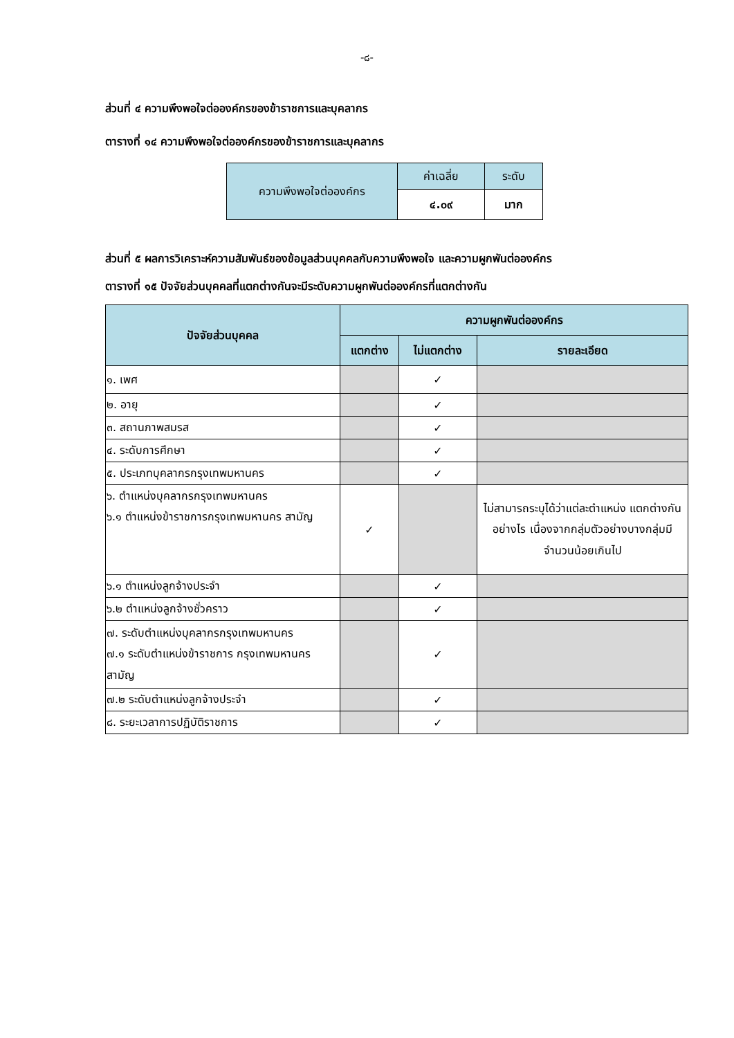-๘-
ส่วนที่ ๔ ความพึงพอใจต่อองค์กรของข้าราชการและบุคลากร
ตารางที่ ๑๔ ความพึงพอใจต่อองค์กรของข้าราชการและบุคลากร
| ความพึงพอใจต่อองค์กร | ค่าเฉลี่ย | ระดับ |
| | ๔.๐๙ | มาก |
ส่วนที่ ๕ ผลการวิเคราะห์ความสัมพันธ์ของข้อมูลส่วนบุคคลกับความพึงพอใจ และความผูกพันต่อองค์กร
ตารางที่ ๑๕ ปัจจัยส่วนบุคคลที่แตกต่างกันจะมีระดับความผูกพันต่อองค์กรที่แตกต่างกัน
| ปัจจัยส่วนบุคคล | ความผูกพันต่อองค์กร | | |
| --- | --- | --- | --- |
| | แตกต่าง | ไม่แตกต่าง | รายละเอียด |
| ๑. เพศ | | ✓ | |
| ๒. อายุ | | ✓ | |
| ๓. สถานภาพสมรส | | ✓ | |
| ๔. ระดับการศึกษา | | ✓ | |
| ๕. ประเภทบุคลากรกรุงเทพมหานคร | | ✓ | |
| ๖. ตำแหน่งบุคลากรกรุงเทพมหานคร ๖.๑ ตำแหน่งข้าราชการกรุงเทพมหานคร สามัญ | ✓ | | ไม่สามารถระบุได้ว่าแต่ละตำแหน่ง แตกต่างกันอย่างไร เนื่องจากกลุ่มตัวอย่างบางกลุ่มมีจำนวนน้อยเกินไป |
| ๖.๑ ตำแหน่งลูกจ้างประจำ | | ✓ | |
| ๖.๒ ตำแหน่งลูกจ้างชั่วคราว | | ✓ | |
| ๗. ระดับตำแหน่งบุคลากรกรุงเทพมหานคร ๗.๑ ระดับตำแหน่งข้าราชการ กรุงเทพมหานครสามัญ | | ✓ | |
| ๗.๒ ระดับตำแหน่งลูกจ้างประจำ | | ✓ | |
| ๘. ระยะเวลาการปฏิบัติราชการ | | ✓ | |